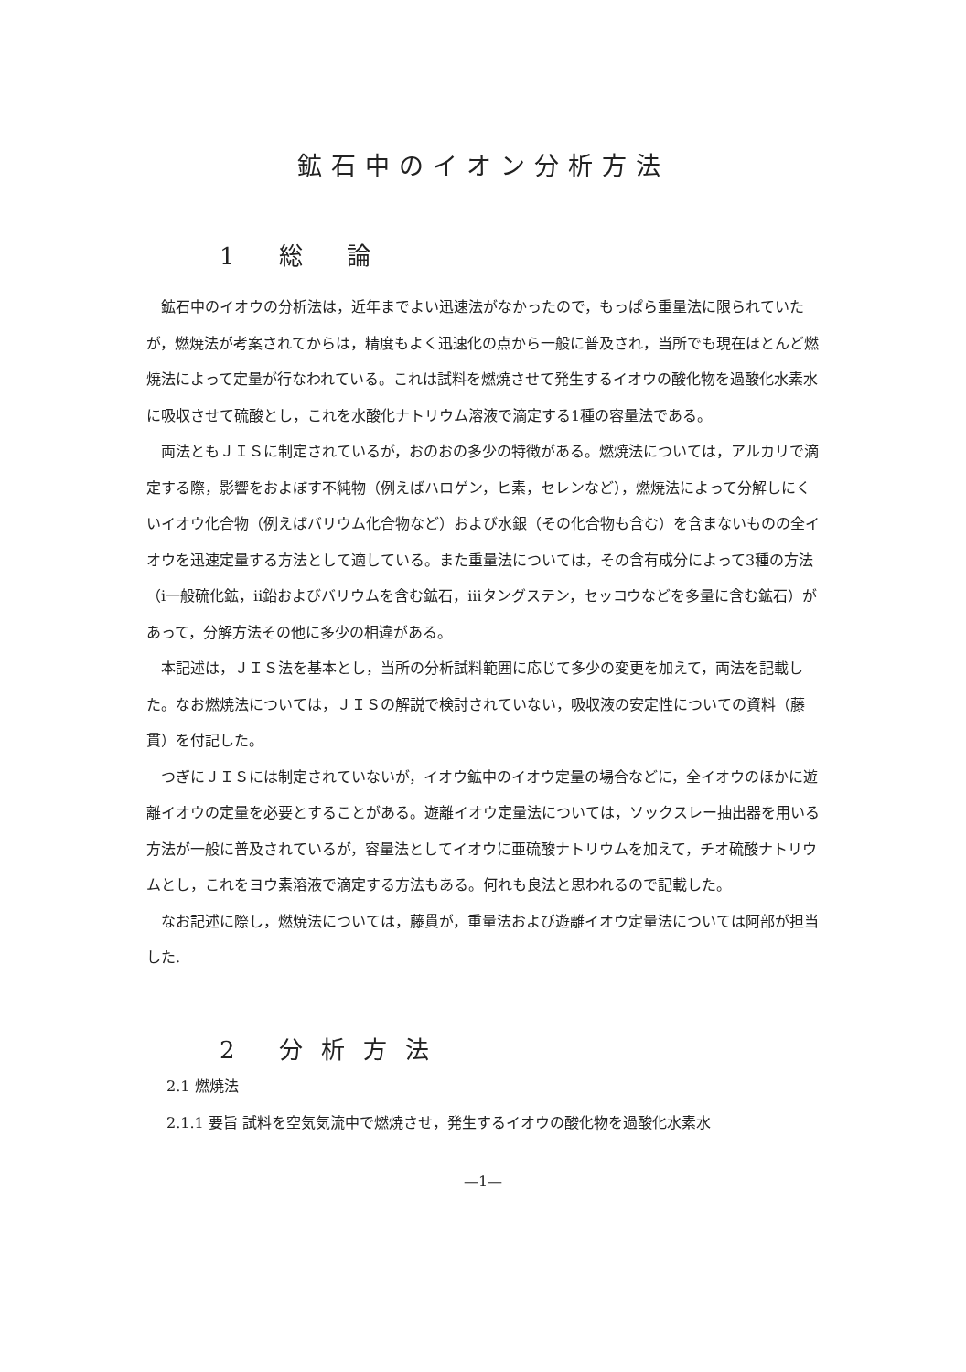鉱石中のイオン分析方法
1 総 論
鉱石中のイオウの分析法は，近年までよい迅速法がなかったので，もっぱら重量法に限られていたが，燃焼法が考案されてからは，精度もよく迅速化の点から一般に普及され，当所でも現在ほとんど燃焼法によって定量が行なわれている。これは試料を燃焼させて発生するイオウの酸化物を過酸化水素水に吸収させて硫酸とし，これを水酸化ナトリウム溶液で滴定する1種の容量法である。
両法ともＪＩＳに制定されているが，おのおの多少の特徴がある。燃焼法については，アルカリで滴定する際，影響をおよぼす不純物（例えばハロゲン，ヒ素，セレンなど），燃焼法によって分解しにくいイオウ化合物（例えばバリウム化合物など）および水銀（その化合物も含む）を含まないものの全イオウを迅速定量する方法として適している。また重量法については，その含有成分によって3種の方法（ⅰ一般硫化鉱，ⅱ鉛およびバリウムを含む鉱石，ⅲタングステン，セッコウなどを多量に含む鉱石）があって，分解方法その他に多少の相違がある。
本記述は，ＪＩＳ法を基本とし，当所の分析試料範囲に応じて多少の変更を加えて，両法を記載した。なお燃焼法については，ＪＩＳの解説で検討されていない，吸収液の安定性についての資料（藤貫）を付記した。
つぎにＪＩＳには制定されていないが，イオウ鉱中のイオウ定量の場合などに，全イオウのほかに遊離イオウの定量を必要とすることがある。遊離イオウ定量法については，ソックスレー抽出器を用いる方法が一般に普及されているが，容量法としてイオウに亜硫酸ナトリウムを加えて，チオ硫酸ナトリウムとし，これをヨウ素溶液で滴定する方法もある。何れも良法と思われるので記載した。
なお記述に際し，燃焼法については，藤貫が，重量法および遊離イオウ定量法については阿部が担当した.
2 分析方法
2.1 燃焼法
2.1.1 要旨 試料を空気気流中で燃焼させ，発生するイオウの酸化物を過酸化水素水
—1—